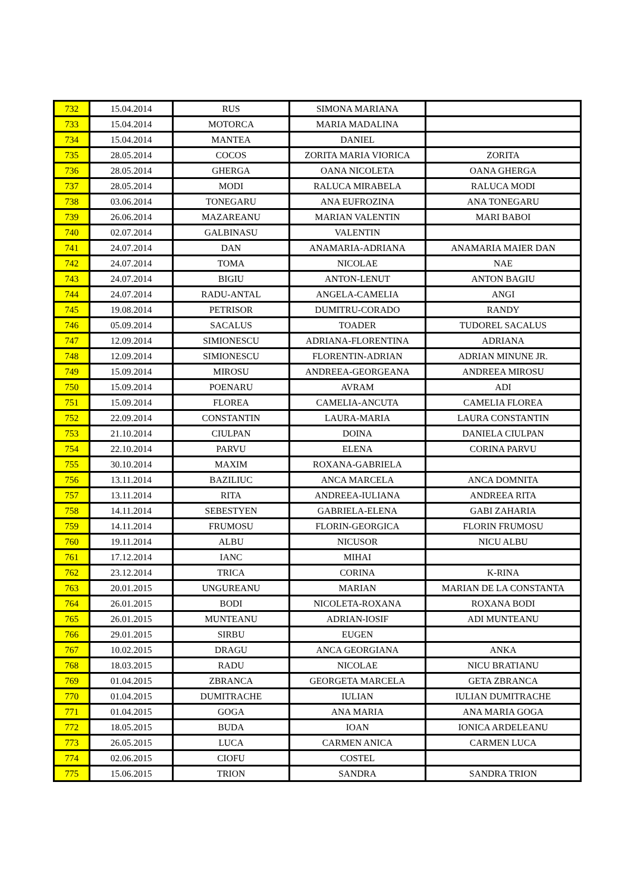| 732 | 15.04.2014 | RUS | SIMONA MARIANA | |
| 733 | 15.04.2014 | MOTORCA | MARIA MADALINA | |
| 734 | 15.04.2014 | MANTEA | DANIEL | |
| 735 | 28.05.2014 | COCOS | ZORITA MARIA VIORICA | ZORITA |
| 736 | 28.05.2014 | GHERGA | OANA NICOLETA | OANA GHERGA |
| 737 | 28.05.2014 | MODI | RALUCA MIRABELA | RALUCA MODI |
| 738 | 03.06.2014 | TONEGARU | ANA EUFROZINA | ANA TONEGARU |
| 739 | 26.06.2014 | MAZAREANU | MARIAN VALENTIN | MARI BABOI |
| 740 | 02.07.2014 | GALBINASU | VALENTIN | |
| 741 | 24.07.2014 | DAN | ANAMARIA-ADRIANA | ANAMARIA MAIER DAN |
| 742 | 24.07.2014 | TOMA | NICOLAE | NAE |
| 743 | 24.07.2014 | BIGIU | ANTON-LENUT | ANTON BAGIU |
| 744 | 24.07.2014 | RADU-ANTAL | ANGELA-CAMELIA | ANGI |
| 745 | 19.08.2014 | PETRISOR | DUMITRU-CORADO | RANDY |
| 746 | 05.09.2014 | SACALUS | TOADER | TUDOREL SACALUS |
| 747 | 12.09.2014 | SIMIONESCU | ADRIANA-FLORENTINA | ADRIANA |
| 748 | 12.09.2014 | SIMIONESCU | FLORENTIN-ADRIAN | ADRIAN MINUNE JR. |
| 749 | 15.09.2014 | MIROSU | ANDREEA-GEORGEANA | ANDREEA MIROSU |
| 750 | 15.09.2014 | POENARU | AVRAM | ADI |
| 751 | 15.09.2014 | FLOREA | CAMELIA-ANCUTA | CAMELIA FLOREA |
| 752 | 22.09.2014 | CONSTANTIN | LAURA-MARIA | LAURA CONSTANTIN |
| 753 | 21.10.2014 | CIULPAN | DOINA | DANIELA CIULPAN |
| 754 | 22.10.2014 | PARVU | ELENA | CORINA PARVU |
| 755 | 30.10.2014 | MAXIM | ROXANA-GABRIELA | |
| 756 | 13.11.2014 | BAZILIUC | ANCA MARCELA | ANCA DOMNITA |
| 757 | 13.11.2014 | RITA | ANDREEA-IULIANA | ANDREEA RITA |
| 758 | 14.11.2014 | SEBESTYEN | GABRIELA-ELENA | GABI ZAHARIA |
| 759 | 14.11.2014 | FRUMOSU | FLORIN-GEORGICA | FLORIN FRUMOSU |
| 760 | 19.11.2014 | ALBU | NICUSOR | NICU ALBU |
| 761 | 17.12.2014 | IANC | MIHAI | |
| 762 | 23.12.2014 | TRICA | CORINA | K-RINA |
| 763 | 20.01.2015 | UNGUREANU | MARIAN | MARIAN DE LA CONSTANTA |
| 764 | 26.01.2015 | BODI | NICOLETA-ROXANA | ROXANA BODI |
| 765 | 26.01.2015 | MUNTEANU | ADRIAN-IOSIF | ADI MUNTEANU |
| 766 | 29.01.2015 | SIRBU | EUGEN | |
| 767 | 10.02.2015 | DRAGU | ANCA GEORGIANA | ANKA |
| 768 | 18.03.2015 | RADU | NICOLAE | NICU BRATIANU |
| 769 | 01.04.2015 | ZBRANCA | GEORGETA MARCELA | GETA ZBRANCA |
| 770 | 01.04.2015 | DUMITRACHE | IULIAN | IULIAN DUMITRACHE |
| 771 | 01.04.2015 | GOGA | ANA MARIA | ANA MARIA GOGA |
| 772 | 18.05.2015 | BUDA | IOAN | IONICA ARDELEANU |
| 773 | 26.05.2015 | LUCA | CARMEN ANICA | CARMEN LUCA |
| 774 | 02.06.2015 | CIOFU | COSTEL | |
| 775 | 15.06.2015 | TRION | SANDRA | SANDRA TRION |